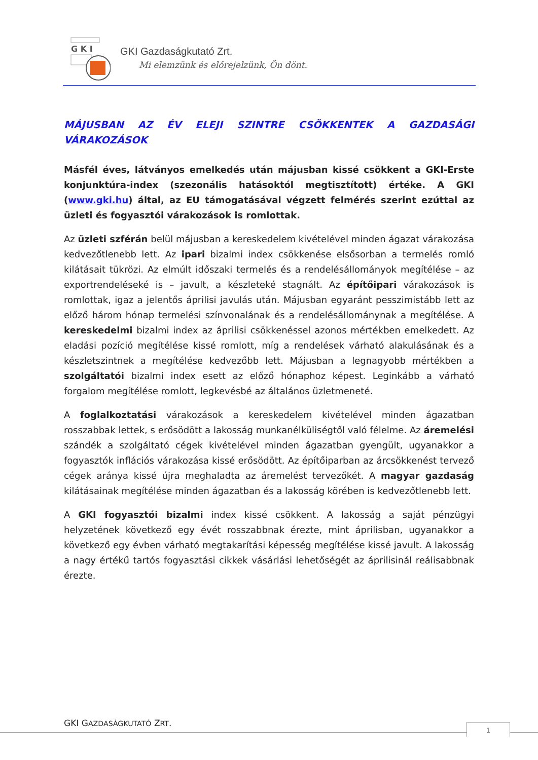G K I
GKI Gazdaságkutató Zrt.
Mi elemzünk és előrejelzünk, Ön dönt.
MÁJUSBAN AZ ÉV ELEJI SZINTRE CSÖKKENTEK A GAZDASÁGI VÁRAKOZÁSOK
Másfél éves, látványos emelkedés után májusban kissé csökkent a GKI-Erste konjunktúra-index (szezonális hatásoktól megtisztított) értéke. A GKI (www.gki.hu) által, az EU támogatásával végzett felmérés szerint ezúttal az üzleti és fogyasztói várakozások is romlottak.
Az üzleti szférán belül májusban a kereskedelem kivételével minden ágazat várakozása kedvezőtlenebb lett. Az ipari bizalmi index csökkenése elsősorban a termelés romló kilátásait tükrözi. Az elmúlt időszaki termelés és a rendelésállományok megítélése – az exportrendeléseké is – javult, a készleteké stagnált. Az építőipari várakozások is romlottak, igaz a jelentős áprilisi javulás után. Májusban egyaránt pesszimistább lett az előző három hónap termelési színvonalának és a rendelésállománynak a megítélése. A kereskedelmi bizalmi index az áprilisi csökkenéssel azonos mértékben emelkedett. Az eladási pozíció megítélése kissé romlott, míg a rendelések várható alakulásának és a készletszintnek a megítélése kedvezőbb lett. Májusban a legnagyobb mértékben a szolgáltatói bizalmi index esett az előző hónaphoz képest. Leginkább a várható forgalom megítélése romlott, legkevésbé az általános üzletmeneté.
A foglalkoztatási várakozások a kereskedelem kivételével minden ágazatban rosszabbak lettek, s erősödött a lakosság munkanélküliségtől való félelme. Az áremelési szándék a szolgáltató cégek kivételével minden ágazatban gyengült, ugyanakkor a fogyasztók inflációs várakozása kissé erősödött. Az építőiparban az árcsökkenést tervező cégek aránya kissé újra meghaladta az áremelést tervezőkét. A magyar gazdaság kilátásainak megítélése minden ágazatban és a lakosság körében is kedvezőtlenebb lett.
A GKI fogyasztói bizalmi index kissé csökkent. A lakosság a saját pénzügyi helyzetének következő egy évét rosszabbnak érezte, mint áprilisban, ugyanakkor a következő egy évben várható megtakarítási képesség megítélése kissé javult. A lakosság a nagy értékű tartós fogyasztási cikkek vásárlási lehetőségét az áprilisinál reálisabbnak érezte.
GKI GAZDASÁGKUTATÓ ZRT. 1